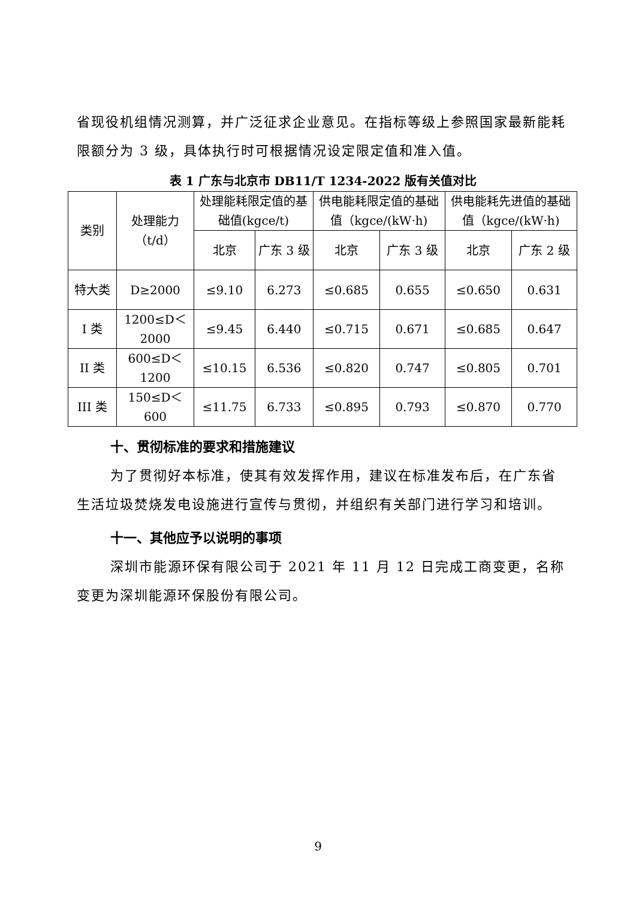省现役机组情况测算，并广泛征求企业意见。在指标等级上参照国家最新能耗限额分为 3 级，具体执行时可根据情况设定限定值和准入值。
表 1 广东与北京市 DB11/T 1234-2022 版有关值对比
| 类别 | 处理能力（t/d） | 处理能耗限定值的基础值(kgce/t) | | 供电能耗限定值的基础值（kgce/(kW·h) | | 供电能耗先进值的基础值（kgce/(kW·h) | |
| --- | --- | --- | --- | --- | --- | --- | --- |
| | | 北京 | 广东 3 级 | 北京 | 广东 3 级 | 北京 | 广东 2 级 |
| 特大类 | D≥2000 | ≤9.10 | 6.273 | ≤0.685 | 0.655 | ≤0.650 | 0.631 |
| I 类 | 1200≤D＜2000 | ≤9.45 | 6.440 | ≤0.715 | 0.671 | ≤0.685 | 0.647 |
| II 类 | 600≤D＜1200 | ≤10.15 | 6.536 | ≤0.820 | 0.747 | ≤0.805 | 0.701 |
| III 类 | 150≤D＜600 | ≤11.75 | 6.733 | ≤0.895 | 0.793 | ≤0.870 | 0.770 |
十、贯彻标准的要求和措施建议
为了贯彻好本标准，使其有效发挥作用，建议在标准发布后，在广东省生活垃圾焚烧发电设施进行宣传与贯彻，并组织有关部门进行学习和培训。
十一、其他应予以说明的事项
深圳市能源环保有限公司于 2021 年 11 月 12 日完成工商变更，名称变更为深圳能源环保股份有限公司。
9